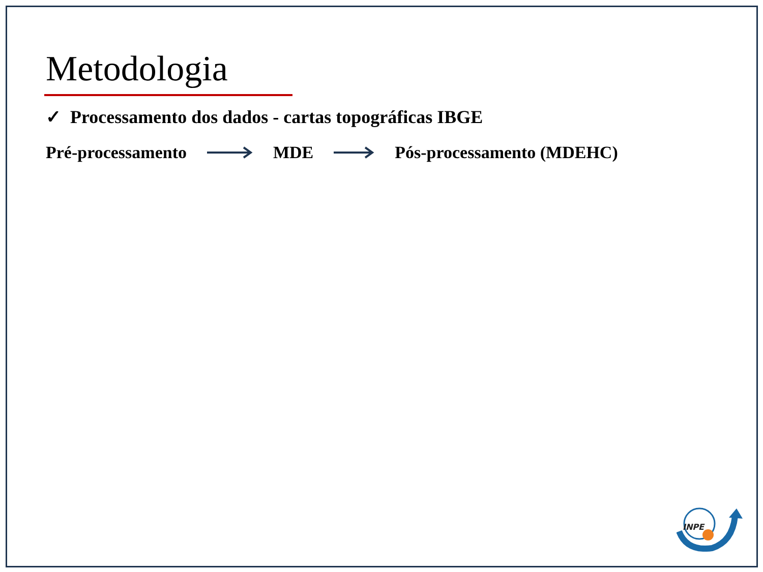Metodologia
✓ Processamento dos dados - cartas topográficas IBGE
Pré-processamento MDE Pós-processamento (MDEHC)
INPE